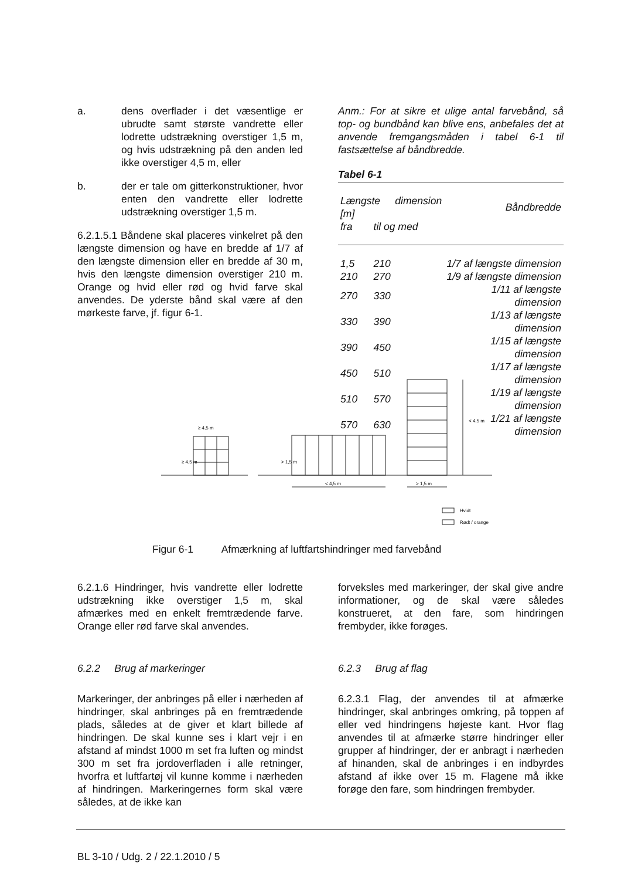a. dens overflader i det væsentlige er ubrudte samt største vandrette eller lodrette udstrækning overstiger 1,5 m, og hvis udstrækning på den anden led ikke overstiger 4,5 m, eller
b. der er tale om gitterkonstruktioner, hvor enten den vandrette eller lodrette udstrækning overstiger 1,5 m.
6.2.1.5.1 Båndene skal placeres vinkelret på den længste dimension og have en bredde af 1/7 af den længste dimension eller en bredde af 30 m, hvis den længste dimension overstiger 210 m. Orange og hvid eller rød og hvid farve skal anvendes. De yderste bånd skal være af den mørkeste farve, jf. figur 6-1.
Anm.: For at sikre et ulige antal farvebånd, så top- og bundbånd kan blive ens, anbefales det at anvende fremgangsmåden i tabel 6-1 til fastsættelse af båndbredde.
Tabel 6-1
| Længste dimension [m] | | Båndbredde |
| fra | til og med | |
| 1,5 | 210 | 1/7 af længste dimension |
| 210 | 270 | 1/9 af længste dimension |
| 270 | 330 | 1/11 af længste dimension |
| 330 | 390 | 1/13 af længste dimension |
| 390 | 450 | 1/15 af længste dimension |
| 450 | 510 | 1/17 af længste dimension |
| 510 | 570 | 1/19 af længste dimension |
| 570 | 630 | 1/21 af længste dimension |
≥ 4,5 m
≥ 4,5 m
> 1,5 m
< 4,5 m
> 1,5 m
< 4,5 m
Hvidt
Rødt / orange
Figur 6-1 Afmærkning af luftfartshindringer med farvebånd
6.2.1.6 Hindringer, hvis vandrette eller lodrette udstrækning ikke overstiger 1,5 m, skal afmærkes med en enkelt fremtrædende farve. Orange eller rød farve skal anvendes.
6.2.2 Brug af markeringer
Markeringer, der anbringes på eller i nærheden af hindringer, skal anbringes på en fremtrædende plads, således at de giver et klart billede af hindringen. De skal kunne ses i klart vejr i en afstand af mindst 1000 m set fra luften og mindst 300 m set fra jordoverfladen i alle retninger, hvorfra et luftfartøj vil kunne komme i nærheden af hindringen. Markeringernes form skal være således, at de ikke kan
forveksles med markeringer, der skal give andre informationer, og de skal være således konstrueret, at den fare, som hindringen frembyder, ikke forøges.
6.2.3 Brug af flag
6.2.3.1 Flag, der anvendes til at afmærke hindringer, skal anbringes omkring, på toppen af eller ved hindringens højeste kant. Hvor flag anvendes til at afmærke større hindringer eller grupper af hindringer, der er anbragt i nærheden af hinanden, skal de anbringes i en indbyrdes afstand af ikke over 15 m. Flagene må ikke forøge den fare, som hindringen frembyder.
BL 3-10 / Udg. 2 / 22.1.2010 / 5